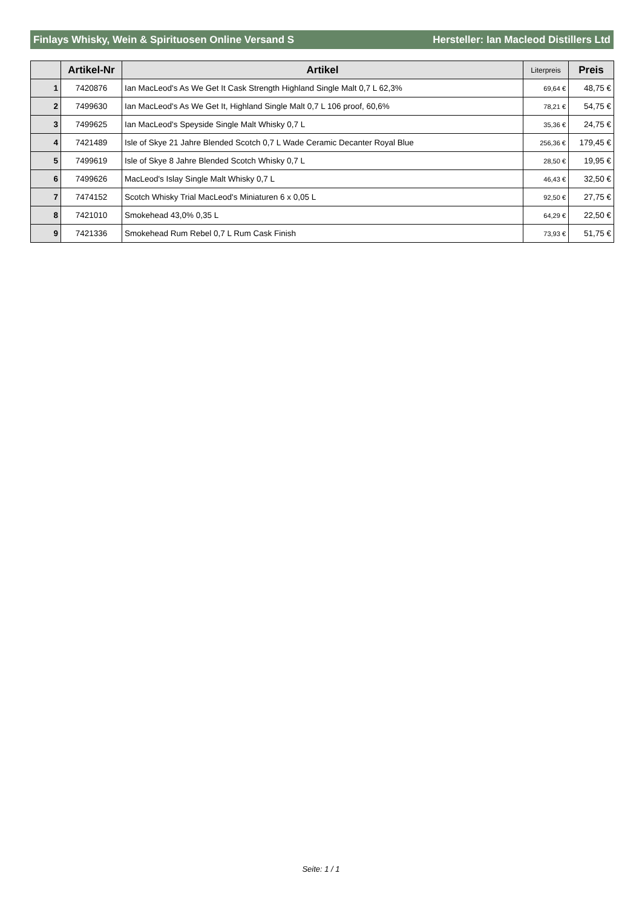Finlays Whisky, Wein & Spirituosen Online Versand S Hersteller: Ian Macleod Distillers Ltd
| | Artikel-Nr | Artikel | Literpreis | Preis |
| --- | --- | --- | --- | --- |
| 1 | 7420876 | Ian MacLeod's As We Get It Cask Strength Highland Single Malt 0,7 L 62,3% | 69,64 € | 48,75 € |
| 2 | 7499630 | Ian MacLeod's As We Get It, Highland Single Malt 0,7 L 106 proof, 60,6% | 78,21 € | 54,75 € |
| 3 | 7499625 | Ian MacLeod's Speyside Single Malt Whisky 0,7 L | 35,36 € | 24,75 € |
| 4 | 7421489 | Isle of Skye 21 Jahre Blended Scotch 0,7 L Wade Ceramic Decanter Royal Blue | 256,36 € | 179,45 € |
| 5 | 7499619 | Isle of Skye 8 Jahre Blended Scotch Whisky 0,7 L | 28,50 € | 19,95 € |
| 6 | 7499626 | MacLeod's Islay Single Malt Whisky 0,7 L | 46,43 € | 32,50 € |
| 7 | 7474152 | Scotch Whisky Trial MacLeod's Miniaturen 6 x 0,05 L | 92,50 € | 27,75 € |
| 8 | 7421010 | Smokehead 43,0% 0,35 L | 64,29 € | 22,50 € |
| 9 | 7421336 | Smokehead Rum Rebel 0,7 L Rum Cask Finish | 73,93 € | 51,75 € |
Seite: 1 / 1